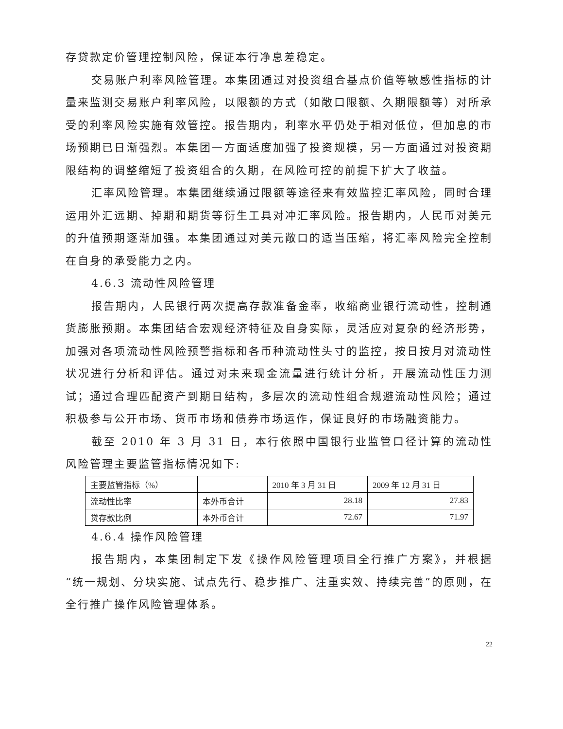存贷款定价管理控制风险，保证本行净息差稳定。
交易账户利率风险管理。本集团通过对投资组合基点价值等敏感性指标的计量来监测交易账户利率风险，以限额的方式（如敞口限额、久期限额等）对所承受的利率风险实施有效管控。报告期内，利率水平仍处于相对低位，但加息的市场预期已日渐强烈。本集团一方面适度加强了投资规模，另一方面通过对投资期限结构的调整缩短了投资组合的久期，在风险可控的前提下扩大了收益。
汇率风险管理。本集团继续通过限额等途径来有效监控汇率风险，同时合理运用外汇远期、掉期和期货等衍生工具对冲汇率风险。报告期内，人民币对美元的升值预期逐渐加强。本集团通过对美元敞口的适当压缩，将汇率风险完全控制在自身的承受能力之内。
4.6.3 流动性风险管理
报告期内，人民银行两次提高存款准备金率，收缩商业银行流动性，控制通货膨胀预期。本集团结合宏观经济特征及自身实际，灵活应对复杂的经济形势，加强对各项流动性风险预警指标和各币种流动性头寸的监控，按日按月对流动性状况进行分析和评估。通过对未来现金流量进行统计分析，开展流动性压力测试；通过合理匹配资产到期日结构，多层次的流动性组合规避流动性风险；通过积极参与公开市场、货币市场和债券市场运作，保证良好的市场融资能力。
截至 2010 年 3 月 31 日，本行依照中国银行业监管口径计算的流动性风险管理主要监管指标情况如下:
| 主要监管指标（%） | | 2010 年 3 月 31 日 | 2009 年 12 月 31 日 |
| 流动性比率 | 本外币合计 | 28.18 | 27.83 |
| 贷存款比例 | 本外币合计 | 72.67 | 71.97 |
4.6.4 操作风险管理
报告期内，本集团制定下发《操作风险管理项目全行推广方案》，并根据“统一规划、分块实施、试点先行、稳步推广、注重实效、持续完善”的原则，在全行推广操作风险管理体系。
22